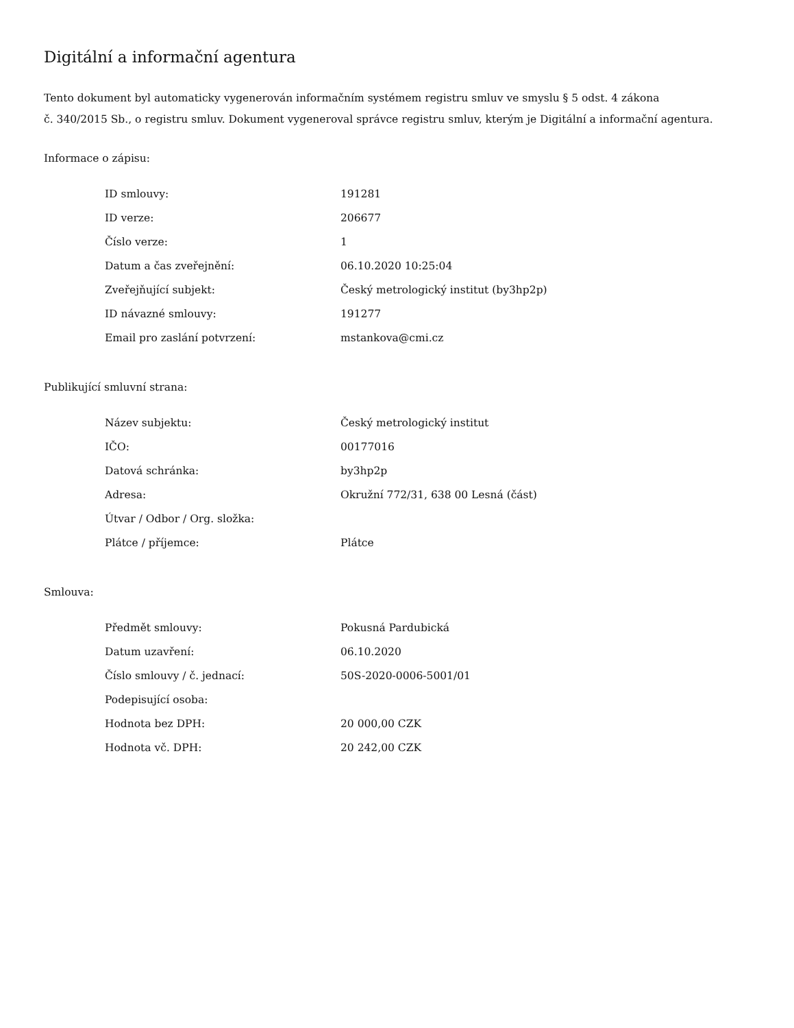Digitální a informační agentura
Tento dokument byl automaticky vygenerován informačním systémem registru smluv ve smyslu § 5 odst. 4 zákona
č. 340/2015 Sb., o registru smluv. Dokument vygeneroval správce registru smluv, kterým je Digitální a informační agentura.
Informace o zápisu:
| ID smlouvy: | 191281 |
| ID verze: | 206677 |
| Číslo verze: | 1 |
| Datum a čas zveřejnění: | 06.10.2020 10:25:04 |
| Zveřejňující subjekt: | Český metrologický institut (by3hp2p) |
| ID návazné smlouvy: | 191277 |
| Email pro zaslání potvrzení: | mstankova@cmi.cz |
Publikující smluvní strana:
| Název subjektu: | Český metrologický institut |
| IČO: | 00177016 |
| Datová schránka: | by3hp2p |
| Adresa: | Okružní 772/31, 638 00 Lesná (část) |
| Útvar / Odbor / Org. složka: | |
| Plátce / příjemce: | Plátce |
Smlouva:
| Předmět smlouvy: | Pokusná Pardubická |
| Datum uzavření: | 06.10.2020 |
| Číslo smlouvy / č. jednací: | 50S-2020-0006-5001/01 |
| Podepisující osoba: | |
| Hodnota bez DPH: | 20 000,00 CZK |
| Hodnota vč. DPH: | 20 242,00 CZK |